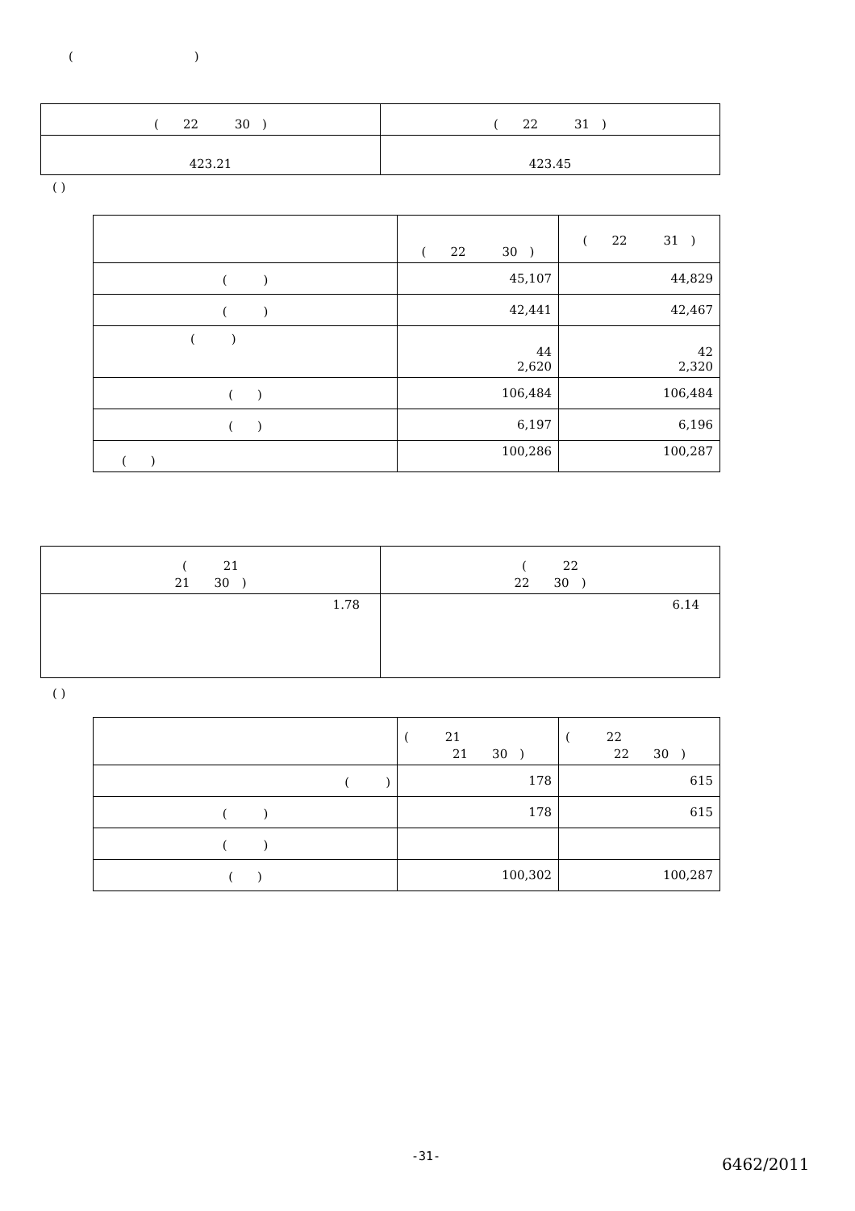(　　　　　　　　　　)
| ( 22 30 ) | ( 22 31 ) |
| 423.21 | 423.45 |
( )
| | ( 22 30 ) | ( 22 31 ) |
| ( ) | 45,107 | 44,829 |
| ( ) | 42,441 | 42,467 |
| ( ) | 44 2,620 | 42 2,320 |
| ( ) | 106,484 | 106,484 |
| ( ) | 6,197 | 6,196 |
| ( ) | 100,286 | 100,287 |
| ( 21 21 30 ) | ( 22 22 30 ) |
| 1.78 | 6.14 |
( )
| | ( 21 21 30 ) | ( 22 22 30 ) |
| ( ) | 178 | 615 |
| ( ) | 178 | 615 |
| ( ) | | |
| ( ) | 100,302 | 100,287 |
-31- 6462/2011